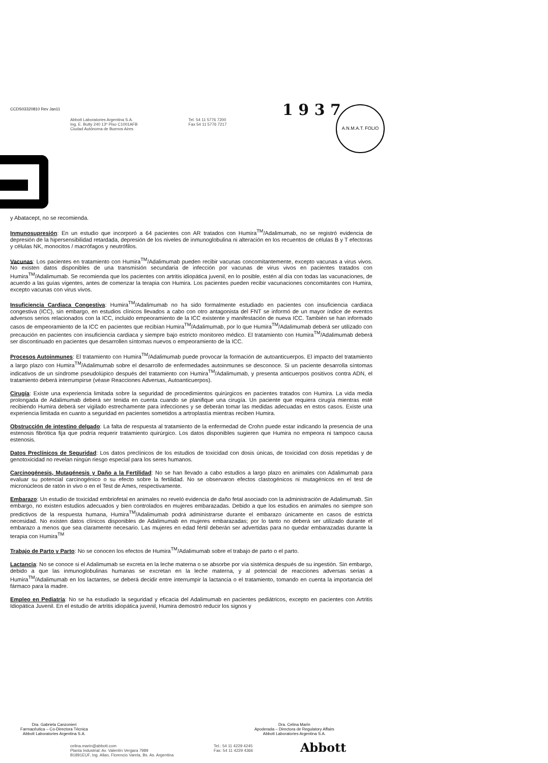CCDS03320810 Rev Jan11
1 9 3 7 A.N.M.A.T. FOLIO
Abbott Laboratories Argentina S.A.
Ing. E. Butty 240 13º Piso C1001AFB
Ciudad Autónoma de Buenos Aires
Tel. 54 11 5776 7200
Fax 54 11 5776 7217
y Abatacept, no se recomienda.
Inmunosupresión: En un estudio que incorporó a 64 pacientes con AR tratados con Humira<sup>TM</sup>/Adalimumab, no se registró evidencia de depresión de la hipersensibilidad retardada, depresión de los niveles de inmunoglobulina ni alteración en los recuentos de células B y T efectoras y células NK, monocitos / macrófagos y neutrófilos.
Vacunas: Los pacientes en tratamiento con Humira<sup>TM</sup>/Adalimumab pueden recibir vacunas concomitantemente, excepto vacunas a virus vivos. No existen datos disponibles de una transmisión secundaria de infección por vacunas de virus vivos en pacientes tratados con Humira<sup>TM</sup>/Adalimumab. Se recomienda que los pacientes con artritis idiopática juvenil, en lo posible, estén al día con todas las vacunaciones, de acuerdo a las guías vigentes, antes de comenzar la terapia con Humira. Los pacientes pueden recibir vacunaciones concomitantes con Humira, excepto vacunas con virus vivos.
Insuficiencia Cardiaca Congestiva: Humira<sup>TM</sup>/Adalimumab no ha sido formalmente estudiado en pacientes con insuficiencia cardiaca congestiva (ICC), sin embargo, en estudios clínicos llevados a cabo con otro antagonista del FNT se informó de un mayor índice de eventos adversos serios relacionados con la ICC, incluido empeoramiento de la ICC existente y manifestación de nueva ICC. También se han informado casos de empeoramiento de la ICC en pacientes que recibían Humira<sup>TM</sup>/Adalimumab, por lo que Humira<sup>TM</sup>/Adalimumab deberá ser utilizado con precaución en pacientes con insuficiencia cardiaca y siempre bajo estricto monitoreo médico. El tratamiento con Humira<sup>TM</sup>/Adalimumab deberá ser discontinuado en pacientes que desarrollen síntomas nuevos o empeoramiento de la ICC.
Procesos Autoinmunes: El tratamiento con Humira<sup>TM</sup>/Adalimumab puede provocar la formación de autoanticuerpos. El impacto del tratamiento a largo plazo con Humira<sup>TM</sup>/Adalimumab sobre el desarrollo de enfermedades autoinmunes se desconoce. Si un paciente desarrolla síntomas indicativos de un síndrome pseudolúpico después del tratamiento con Humira<sup>TM</sup>/Adalimumab, y presenta anticuerpos positivos contra ADN, el tratamiento deberá interrumpirse (véase Reacciones Adversas, Autoanticuerpos).
Cirugía: Existe una experiencia limitada sobre la seguridad de procedimientos quirúrgicos en pacientes tratados con Humira. La vida media prolongada de Adalimumab deberá ser tenida en cuenta cuando se planifique una cirugía. Un paciente que requiera cirugía mientras esté recibiendo Humira deberá ser vigilado estrechamente para infecciones y se deberán tomar las medidas adecuadas en estos casos. Existe una experiencia limitada en cuanto a seguridad en pacientes sometidos a artroplastía mientras reciben Humira.
Obstrucción de intestino delgado: La falta de respuesta al tratamiento de la enfermedad de Crohn puede estar indicando la presencia de una estenosis fibrótica fija que podría requerir tratamiento quirúrgico. Los datos disponibles sugieren que Humira no empeora ni tampoco causa estenosis.
Datos Preclínicos de Seguridad: Los datos preclínicos de los estudios de toxicidad con dosis únicas, de toxicidad con dosis repetidas y de genotoxicidad no revelan ningún riesgo especial para los seres humanos.
Carcinogénesis, Mutagénesis y Daño a la Fertilidad: No se han llevado a cabo estudios a largo plazo en animales con Adalimumab para evaluar su potencial carcinogénico o su efecto sobre la fertilidad. No se observaron efectos clastogénicos ni mutagénicos en el test de micronúcleos de ratón in vivo o en el Test de Ames, respectivamente.
Embarazo: Un estudio de toxicidad embriofetal en animales no reveló evidencia de daño fetal asociado con la administración de Adalimumab. Sin embargo, no existen estudios adecuados y bien controlados en mujeres embarazadas. Debido a que los estudios en animales no siempre son predictivos de la respuesta humana, Humira<sup>TM</sup>/Adalimumab podrá administrarse durante el embarazo únicamente en casos de estricta necesidad. No existen datos clínicos disponibles de Adalimumab en mujeres embarazadas; por lo tanto no deberá ser utilizado durante el embarazo a menos que sea claramente necesario. Las mujeres en edad fértil deberán ser advertidas para no quedar embarazadas durante la terapia con Humira<sup>TM</sup>
Trabajo de Parto y Parto: No se conocen los efectos de Humira<sup>TM</sup>/Adalimumab sobre el trabajo de parto o el parto.
Lactancia: No se conoce si el Adalimumab se excreta en la leche materna o se absorbe por vía sistémica después de su ingestión. Sin embargo, debido a que las inmunoglobulinas humanas se excretan en la leche materna, y al potencial de reacciones adversas serias a Humira<sup>TM</sup>/Adalimumab en los lactantes, se deberá decidir entre interrumpir la lactancia o el tratamiento, tomando en cuenta la importancia del fármaco para la madre.
Empleo en Pediatría: No se ha estudiado la seguridad y eficacia del Adalimumab en pacientes pediátricos, excepto en pacientes con Artritis Idiopática Juvenil. En el estudio de artritis idiopática juvenil, Humira demostró reducir los signos y
Dra. Gabriela Canzonieri
Farmacéutica – Co-Directora Técnica
Abbott Laboratories Argentina S.A.
Dra. Celina Marín
Apoderada – Directora de Regulatory Affairs
Abbott Laboratories Argentina S.A.
celina.marin@abbott.com
Planta Industrial: Av. Valentín Vergara 7989
B1891EUF, Ing. Allan, Florencio Varela, Bs. As. Argentina
Tel.: 54 11 4229 4245
Fax: 54 11 4229 4366
Abbott